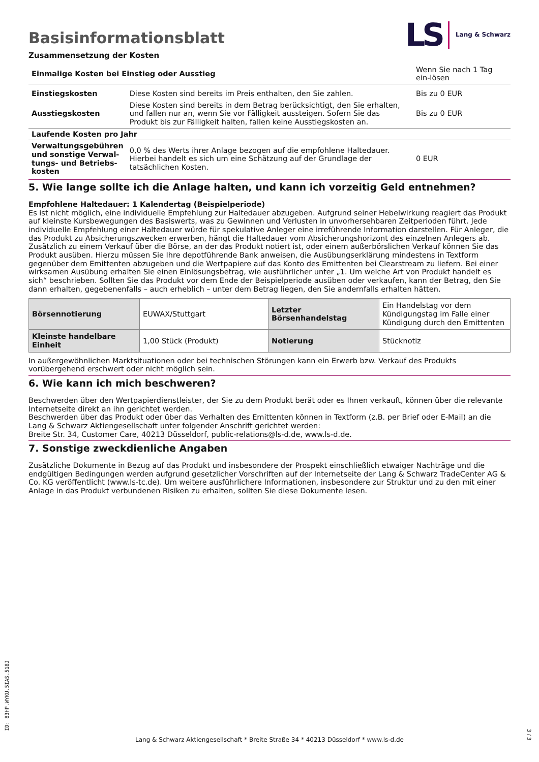Basisinformationsblatt
LS Lang & Schwarz
Zusammensetzung der Kosten
| Einmalige Kosten bei Einstieg oder Ausstieg | | Wenn Sie nach 1 Tag ein-lösen |
| Einstiegskosten | Diese Kosten sind bereits im Preis enthalten, den Sie zahlen. | Bis zu 0 EUR |
| Ausstiegskosten | Diese Kosten sind bereits in dem Betrag berücksichtigt, den Sie erhalten, und fallen nur an, wenn Sie vor Fälligkeit aussteigen. Sofern Sie das Produkt bis zur Fälligkeit halten, fallen keine Ausstiegskosten an. | Bis zu 0 EUR |
| Laufende Kosten pro Jahr | | |
| Verwaltungsgebühren und sonstige Verwal-tungs- und Betriebs-kosten | 0,0 % des Werts ihrer Anlage bezogen auf die empfohlene Haltedauer. Hierbei handelt es sich um eine Schätzung auf der Grundlage der tatsächlichen Kosten. | 0 EUR |
5. Wie lange sollte ich die Anlage halten, und kann ich vorzeitig Geld entnehmen?
Empfohlene Haltedauer: 1 Kalendertag (Beispielperiode)
Es ist nicht möglich, eine individuelle Empfehlung zur Haltedauer abzugeben. Aufgrund seiner Hebelwirkung reagiert das Produkt auf kleinste Kursbewegungen des Basiswerts, was zu Gewinnen und Verlusten in unvorhersehbaren Zeitperioden führt. Jede individuelle Empfehlung einer Haltedauer würde für spekulative Anleger eine irreführende Information darstellen. Für Anleger, die das Produkt zu Absicherungszwecken erwerben, hängt die Haltedauer vom Absicherungshorizont des einzelnen Anlegers ab.
Zusätzlich zu einem Verkauf über die Börse, an der das Produkt notiert ist, oder einem außerbörslichen Verkauf können Sie das Produkt ausüben. Hierzu müssen Sie Ihre depotführende Bank anweisen, die Ausübungserklärung mindestens in Textform gegenüber dem Emittenten abzugeben und die Wertpapiere auf das Konto des Emittenten bei Clearstream zu liefern. Bei einer wirksamen Ausübung erhalten Sie einen Einlösungsbetrag, wie ausführlicher unter „1. Um welche Art von Produkt handelt es sich“ beschrieben. Sollten Sie das Produkt vor dem Ende der Beispielperiode ausüben oder verkaufen, kann der Betrag, den Sie dann erhalten, gegebenenfalls – auch erheblich – unter dem Betrag liegen, den Sie andernfalls erhalten hätten.
| Börsennotierung | EUWAX/Stuttgart | Letzter Börsenhandelstag | Ein Handelstag vor dem Kündigungstag im Falle einer Kündigung durch den Emittenten |
| Kleinste handelbare Einheit | 1,00 Stück (Produkt) | Notierung | Stücknotiz |
In außergewöhnlichen Marktsituationen oder bei technischen Störungen kann ein Erwerb bzw. Verkauf des Produkts vorübergehend erschwert oder nicht möglich sein.
6. Wie kann ich mich beschweren?
Beschwerden über den Wertpapierdienstleister, der Sie zu dem Produkt berät oder es Ihnen verkauft, können über die relevante Internetseite direkt an ihn gerichtet werden.
Beschwerden über das Produkt oder über das Verhalten des Emittenten können in Textform (z.B. per Brief oder E-Mail) an die Lang & Schwarz Aktiengesellschaft unter folgender Anschrift gerichtet werden:
Breite Str. 34, Customer Care, 40213 Düsseldorf, public-relations@ls-d.de, www.ls-d.de.
7. Sonstige zweckdienliche Angaben
Zusätzliche Dokumente in Bezug auf das Produkt und insbesondere der Prospekt einschließlich etwaiger Nachträge und die endgültigen Bedingungen werden aufgrund gesetzlicher Vorschriften auf der Internetseite der Lang & Schwarz TradeCenter AG & Co. KG veröffentlicht (www.ls-tc.de). Um weitere ausführlichere Informationen, insbesondere zur Struktur und zu den mit einer Anlage in das Produkt verbundenen Risiken zu erhalten, sollten Sie diese Dokumente lesen.
ID: 83HP.WYKU.5IAS.518J
Lang & Schwarz Aktiengesellschaft * Breite Straße 34 * 40213 Düsseldorf * www.ls-d.de
3 / 3